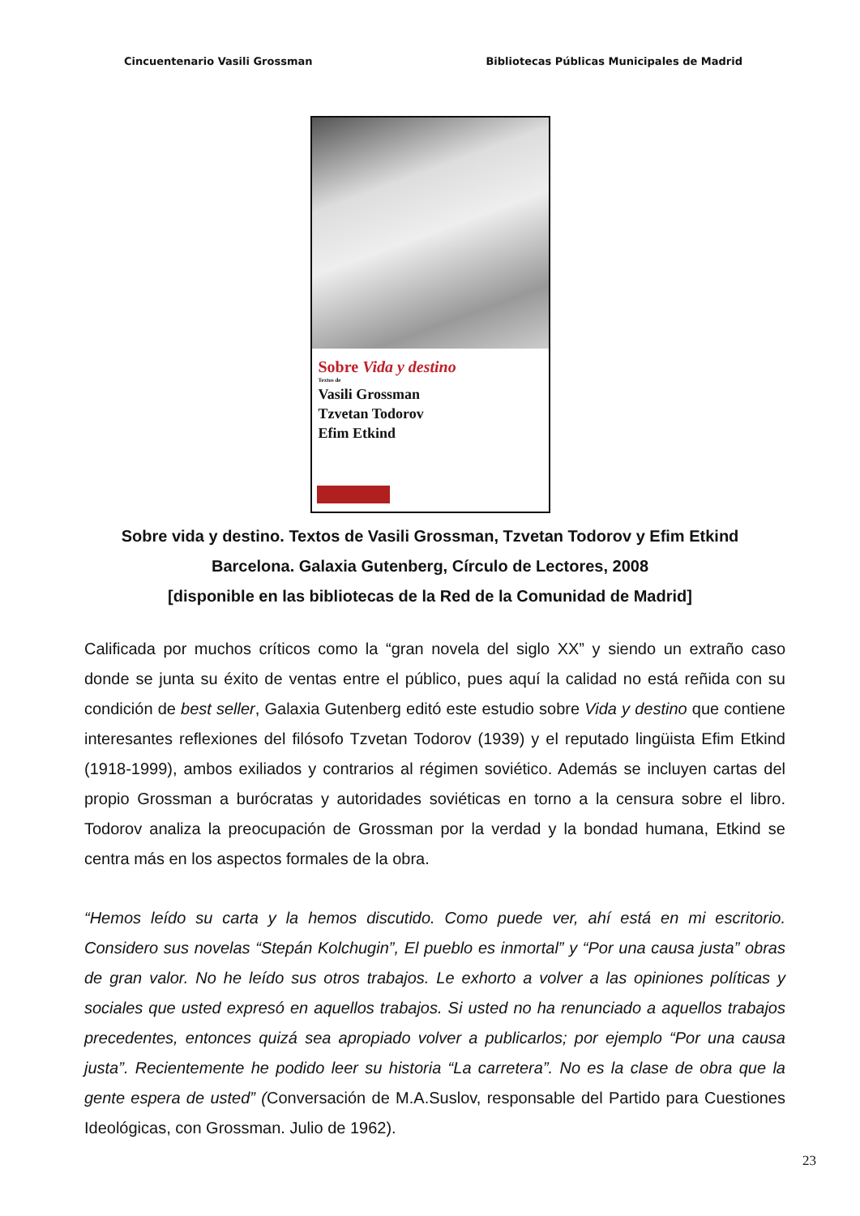Cincuentenario Vasili Grossman Bibliotecas Públicas Municipales de Madrid
Sobre Vida y destino
Textos de
Vasili Grossman
Tzvetan Todorov
Efim Etkind
Sobre vida y destino. Textos de Vasili Grossman, Tzvetan Todorov y Efim Etkind
Barcelona. Galaxia Gutenberg, Círculo de Lectores, 2008
[disponible en las bibliotecas de la Red de la Comunidad de Madrid]
Calificada por muchos críticos como la “gran novela del siglo XX” y siendo un extraño caso donde se junta su éxito de ventas entre el público, pues aquí la calidad no está reñida con su condición de best seller, Galaxia Gutenberg editó este estudio sobre Vida y destino que contiene interesantes reflexiones del filósofo Tzvetan Todorov (1939) y el reputado lingüista Efim Etkind (1918-1999), ambos exiliados y contrarios al régimen soviético. Además se incluyen cartas del propio Grossman a burócratas y autoridades soviéticas en torno a la censura sobre el libro. Todorov analiza la preocupación de Grossman por la verdad y la bondad humana, Etkind se centra más en los aspectos formales de la obra.
“Hemos leído su carta y la hemos discutido. Como puede ver, ahí está en mi escritorio. Considero sus novelas “Stepán Kolchugin”, El pueblo es inmortal” y “Por una causa justa” obras de gran valor. No he leído sus otros trabajos. Le exhorto a volver a las opiniones políticas y sociales que usted expresó en aquellos trabajos. Si usted no ha renunciado a aquellos trabajos precedentes, entonces quizá sea apropiado volver a publicarlos; por ejemplo “Por una causa justa”. Recientemente he podido leer su historia “La carretera”. No es la clase de obra que la gente espera de usted” (Conversación de M.A.Suslov, responsable del Partido para Cuestiones Ideológicas, con Grossman. Julio de 1962).
23